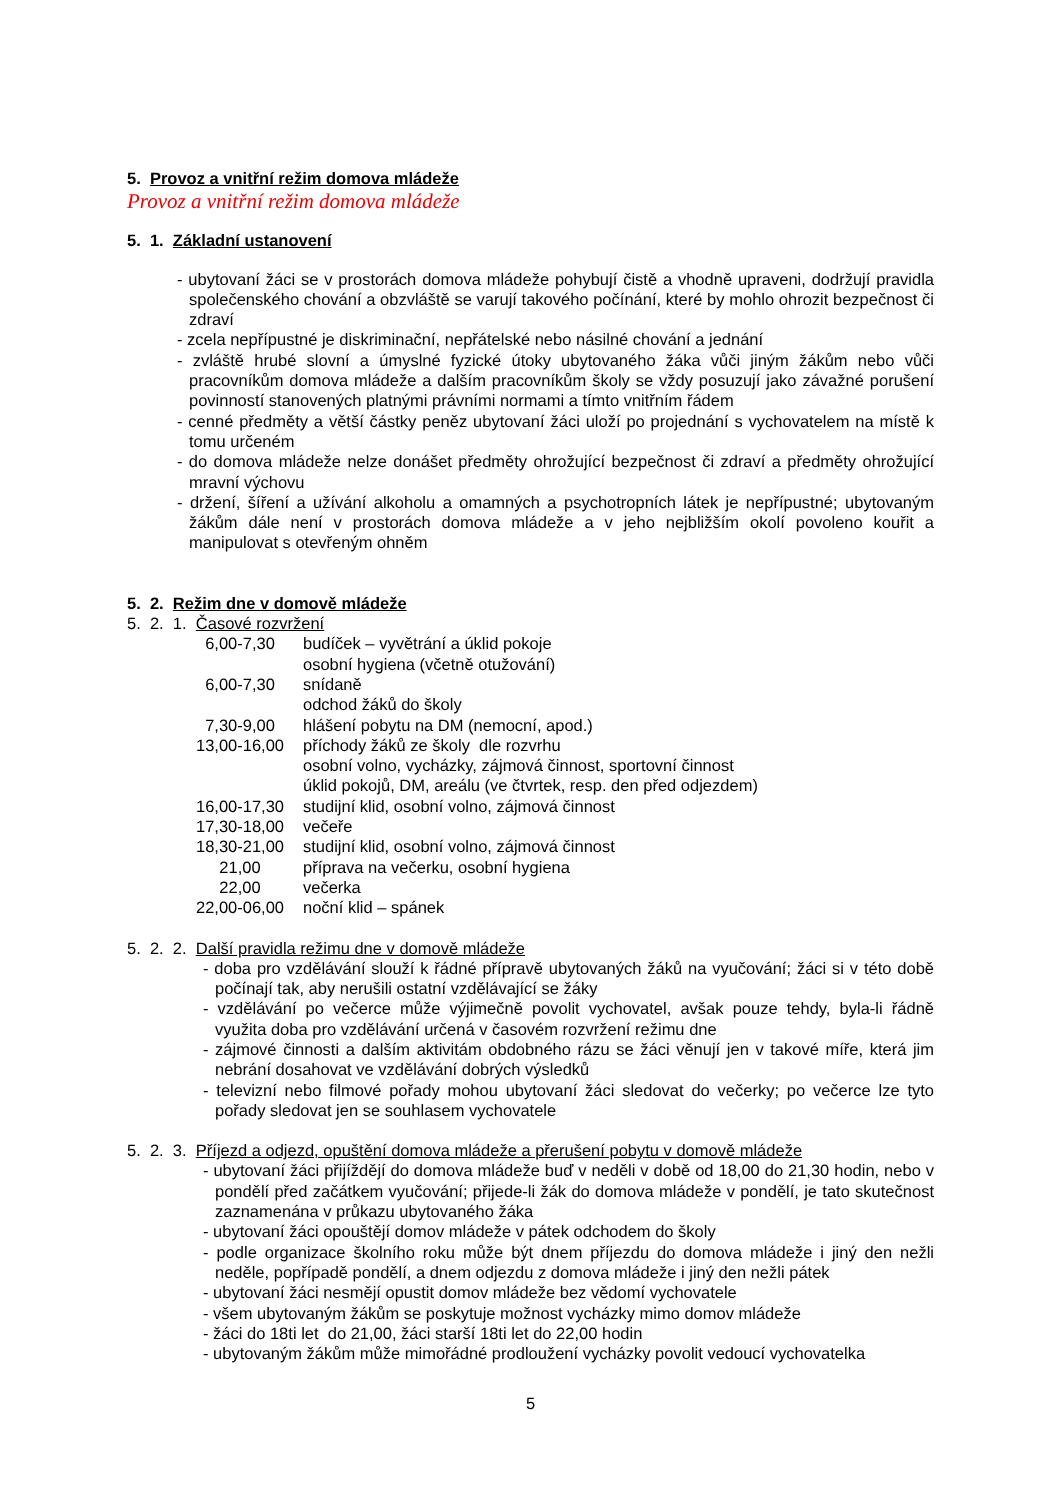5. Provoz a vnitřní režim domova mládeže
Provoz a vnitřní režim domova mládeže
5. 1. Základní ustanovení
- ubytovaní žáci se v prostorách domova mládeže pohybují čistě a vhodně upraveni, dodržují pravidla společenského chování a obzvláště se varují takového počínání, které by mohlo ohrozit bezpečnost či zdraví
- zcela nepřípustné je diskriminační, nepřátelské nebo násilné chování a jednání
- zvláště hrubé slovní a úmyslné fyzické útoky ubytovaného žáka vůči jiným žákům nebo vůči pracovníkům domova mládeže a dalším pracovníkům školy se vždy posuzují jako závažné porušení povinností stanovených platnými právními normami a tímto vnitřním řádem
- cenné předměty a větší částky peněz ubytovaní žáci uloží po projednání s vychovatelem na místě k tomu určeném
- do domova mládeže nelze donášet předměty ohrožující bezpečnost či zdraví a předměty ohrožující mravní výchovu
- držení, šíření a užívání alkoholu a omamných a psychotropních látek je nepřípustné; ubytovaným žákům dále není v prostorách domova mládeže a v jeho nejbližším okolí povoleno kouřit a manipulovat s otevřeným ohněm
5. 2. Režim dne v domově mládeže
5. 2. 1. Časové rozvržení
| 6,00-7,30 | budíček – vyvětrání a úklid pokoje |
| | osobní hygiena (včetně otužování) |
| 6,00-7,30 | snídaně |
| | odchod žáků do školy |
| 7,30-9,00 | hlášení pobytu na DM (nemocní, apod.) |
| 13,00-16,00 | příchody žáků ze školy dle rozvrhu |
| | osobní volno, vycházky, zájmová činnost, sportovní činnost |
| | úklid pokojů, DM, areálu (ve čtvrtek, resp. den před odjezdem) |
| 16,00-17,30 | studijní klid, osobní volno, zájmová činnost |
| 17,30-18,00 | večeře |
| 18,30-21,00 | studijní klid, osobní volno, zájmová činnost |
| 21,00 | příprava na večerku, osobní hygiena |
| 22,00 | večerka |
| 22,00-06,00 | noční klid – spánek |
5. 2. 2. Další pravidla režimu dne v domově mládeže
- doba pro vzdělávání slouží k řádné přípravě ubytovaných žáků na vyučování; žáci si v této době počínají tak, aby nerušili ostatní vzdělávající se žáky
- vzdělávání po večerce může výjimečně povolit vychovatel, avšak pouze tehdy, byla-li řádně využita doba pro vzdělávání určená v časovém rozvržení režimu dne
- zájmové činnosti a dalším aktivitám obdobného rázu se žáci věnují jen v takové míře, která jim nebrání dosahovat ve vzdělávání dobrých výsledků
- televizní nebo filmové pořady mohou ubytovaní žáci sledovat do večerky; po večerce lze tyto pořady sledovat jen se souhlasem vychovatele
5. 2. 3. Příjezd a odjezd, opuštění domova mládeže a přerušení pobytu v domově mládeže
- ubytovaní žáci přijíždějí do domova mládeže buď v neděli v době od 18,00 do 21,30 hodin, nebo v pondělí před začátkem vyučování; přijede-li žák do domova mládeže v pondělí, je tato skutečnost zaznamenána v průkazu ubytovaného žáka
- ubytovaní žáci opouštějí domov mládeže v pátek odchodem do školy
- podle organizace školního roku může být dnem příjezdu do domova mládeže i jiný den nežli neděle, popřípadě pondělí, a dnem odjezdu z domova mládeže i jiný den nežli pátek
- ubytovaní žáci nesmějí opustit domov mládeže bez vědomí vychovatele
- všem ubytovaným žákům se poskytuje možnost vycházky mimo domov mládeže
- žáci do 18ti let do 21,00, žáci starší 18ti let do 22,00 hodin
- ubytovaným žákům může mimořádné prodloužení vycházky povolit vedoucí vychovatelka
5